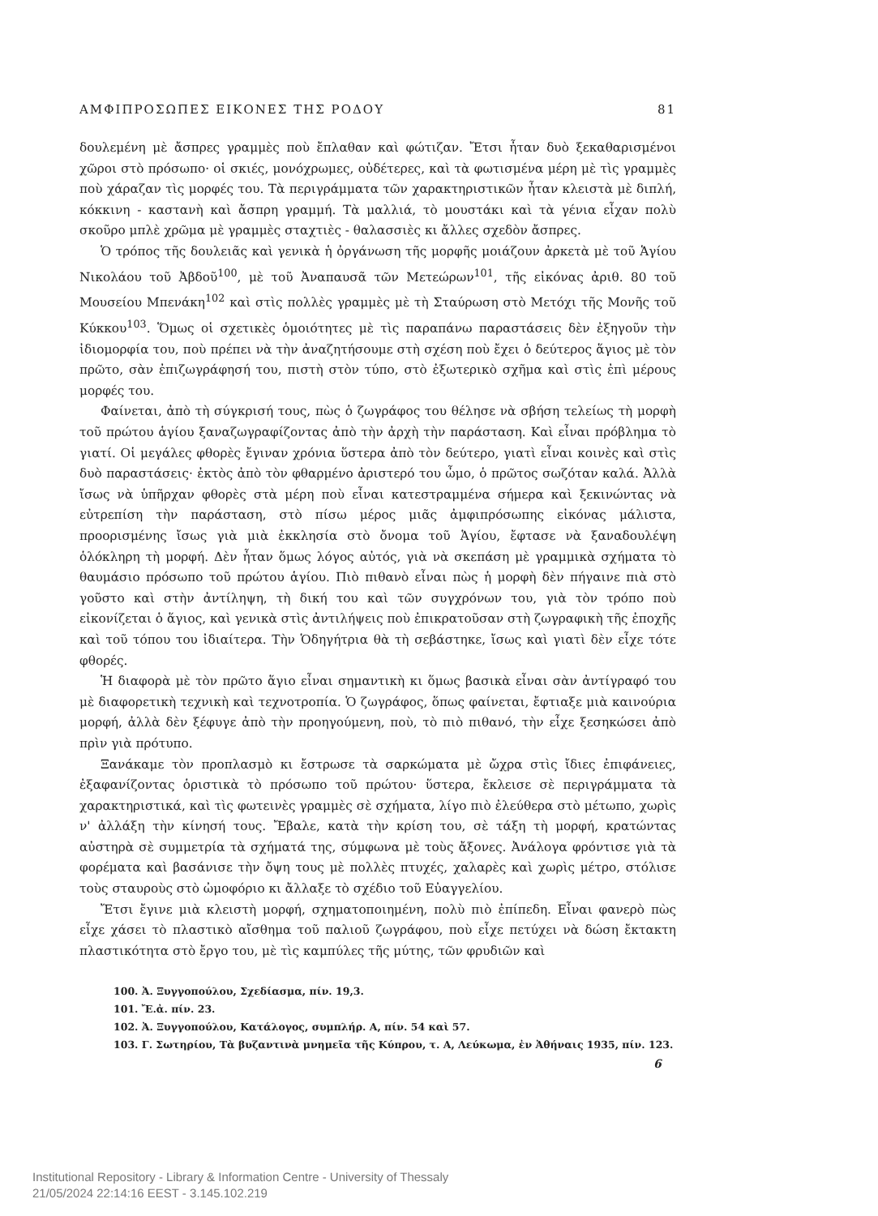ΑΜΦΙΠΡΟΣΩΠΕΣ ΕΙΚΟΝΕΣ ΤΗΣ ΡΟΔΟΥ 81
δουλεμένη μὲ ἄσπρες γραμμὲς ποὺ ἔπλαθαν καὶ φώτιζαν. Ἔτσι ἦταν δυὸ ξεκαθαρισμένοι χῶροι στὸ πρόσωπο· οἱ σκιές, μονόχρωμες, οὐδέτερες, καὶ τὰ φωτισμένα μέρη μὲ τὶς γραμμὲς ποὺ χάραζαν τὶς μορφές του. Τὰ περιγράμματα τῶν χαρακτηριστικῶν ἦταν κλειστὰ μὲ διπλή, κόκκινη - καστανὴ καὶ ἄσπρη γραμμή. Τὰ μαλλιά, τὸ μουστάκι καὶ τὰ γένια εἶχαν πολὺ σκοῦρο μπλὲ χρῶμα μὲ γραμμὲς σταχτιὲς - θαλασσιὲς κι ἄλλες σχεδὸν ἄσπρες.
Ὁ τρόπος τῆς δουλειᾶς καὶ γενικὰ ἡ ὀργάνωση τῆς μορφῆς μοιάζουν ἀρκετὰ μὲ τοῦ Ἁγίου Νικολάου τοῦ Ἀβδοῦ<sup>100</sup>, μὲ τοῦ Ἀναπαυσᾶ τῶν Μετεώρων<sup>101</sup>, τῆς εἰκόνας ἀριθ. 80 τοῦ Μουσείου Μπενάκη<sup>102</sup> καὶ στὶς πολλὲς γραμμὲς μὲ τὴ Σταύρωση στὸ Μετόχι τῆς Μονῆς τοῦ Κύκκου<sup>103</sup>. Ὅμως οἱ σχετικὲς ὁμοιότητες μὲ τὶς παραπάνω παραστάσεις δὲν ἐξηγοῦν τὴν ἰδιομορφία του, ποὺ πρέπει νὰ τὴν ἀναζητήσουμε στὴ σχέση ποὺ ἔχει ὁ δεύτερος ἅγιος μὲ τὸν πρῶτο, σὰν ἐπιζωγράφησή του, πιστὴ στὸν τύπο, στὸ ἐξωτερικὸ σχῆμα καὶ στὶς ἐπὶ μέρους μορφές του.
Φαίνεται, ἀπὸ τὴ σύγκρισή τους, πὼς ὁ ζωγράφος του θέλησε νὰ σβήση τελείως τὴ μορφὴ τοῦ πρώτου ἁγίου ξαναζωγραφίζοντας ἀπὸ τὴν ἀρχὴ τὴν παράσταση. Καὶ εἶναι πρόβλημα τὸ γιατί. Οἱ μεγάλες φθορὲς ἔγιναν χρόνια ὕστερα ἀπὸ τὸν δεύτερο, γιατὶ εἶναι κοινὲς καὶ στὶς δυὸ παραστάσεις· ἐκτὸς ἀπὸ τὸν φθαρμένο ἀριστερό του ὦμο, ὁ πρῶτος σωζόταν καλά. Ἀλλὰ ἴσως νὰ ὑπῆρχαν φθορὲς στὰ μέρη ποὺ εἶναι κατεστραμμένα σήμερα καὶ ξεκινώντας νὰ εὐτρεπίση τὴν παράσταση, στὸ πίσω μέρος μιᾶς ἀμφιπρόσωπης εἰκόνας μάλιστα, προορισμένης ἴσως γιὰ μιὰ ἐκκλησία στὸ ὄνομα τοῦ Ἁγίου, ἔφτασε νὰ ξαναδουλέψη ὁλόκληρη τὴ μορφή. Δὲν ἦταν ὅμως λόγος αὐτός, γιὰ νὰ σκεπάση μὲ γραμμικὰ σχήματα τὸ θαυμάσιο πρόσωπο τοῦ πρώτου ἁγίου. Πιὸ πιθανὸ εἶναι πὼς ἡ μορφὴ δὲν πήγαινε πιὰ στὸ γοῦστο καὶ στὴν ἀντίληψη, τὴ δική του καὶ τῶν συγχρόνων του, γιὰ τὸν τρόπο ποὺ εἰκονίζεται ὁ ἅγιος, καὶ γενικὰ στὶς ἀντιλήψεις ποὺ ἐπικρατοῦσαν στὴ ζωγραφικὴ τῆς ἐποχῆς καὶ τοῦ τόπου του ἰδιαίτερα. Τὴν Ὁδηγήτρια θὰ τὴ σεβάστηκε, ἴσως καὶ γιατὶ δὲν εἶχε τότε φθορές.
Ἡ διαφορὰ μὲ τὸν πρῶτο ἅγιο εἶναι σημαντικὴ κι ὅμως βασικὰ εἶναι σὰν ἀντίγραφό του μὲ διαφορετικὴ τεχνικὴ καὶ τεχνοτροπία. Ὁ ζωγράφος, ὅπως φαίνεται, ἔφτιαξε μιὰ καινούρια μορφή, ἀλλὰ δὲν ξέφυγε ἀπὸ τὴν προηγούμενη, ποὺ, τὸ πιὸ πιθανό, τὴν εἶχε ξεσηκώσει ἀπὸ πρὶν γιὰ πρότυπο.
Ξανάκαμε τὸν προπλασμὸ κι ἔστρωσε τὰ σαρκώματα μὲ ὤχρα στὶς ἴδιες ἐπιφάνειες, ἐξαφανίζοντας ὁριστικὰ τὸ πρόσωπο τοῦ πρώτου· ὕστερα, ἔκλεισε σὲ περιγράμματα τὰ χαρακτηριστικά, καὶ τὶς φωτεινὲς γραμμὲς σὲ σχήματα, λίγο πιὸ ἐλεύθερα στὸ μέτωπο, χωρὶς ν' ἀλλάξη τὴν κίνησή τους. Ἔβαλε, κατὰ τὴν κρίση του, σὲ τάξη τὴ μορφή, κρατώντας αὐστηρὰ σὲ συμμετρία τὰ σχήματά της, σύμφωνα μὲ τοὺς ἄξονες. Ἀνάλογα φρόντισε γιὰ τὰ φορέματα καὶ βασάνισε τὴν ὄψη τους μὲ πολλὲς πτυχές, χαλαρὲς καὶ χωρὶς μέτρο, στόλισε τοὺς σταυροὺς στὸ ὠμοφόριο κι ἄλλαξε τὸ σχέδιο τοῦ Εὐαγγελίου.
Ἔτσι ἔγινε μιὰ κλειστὴ μορφή, σχηματοποιημένη, πολὺ πιὸ ἐπίπεδη. Εἶναι φανερὸ πὼς εἶχε χάσει τὸ πλαστικὸ αἴσθημα τοῦ παλιοῦ ζωγράφου, ποὺ εἶχε πετύχει νὰ δώση ἔκτακτη πλαστικότητα στὸ ἔργο του, μὲ τὶς καμπύλες τῆς μύτης, τῶν φρυδιῶν καὶ
100. Ἀ. Ξυγγοπούλου, Σχεδίασμα, πίν. 19,3.
101. Ἔ.ἀ. πίν. 23.
102. Ἀ. Ξυγγοπούλου, Κατάλογος, συμπλήρ. Α, πίν. 54 καὶ 57.
103. Γ. Σωτηρίου, Τὰ βυζαντινὰ μνημεῖα τῆς Κύπρου, τ. Α, Λεύκωμα, ἐν Ἀθήναις 1935, πίν. 123.
6
Institutional Repository - Library & Information Centre - University of Thessaly
21/05/2024 22:14:16 EEST - 3.145.102.219